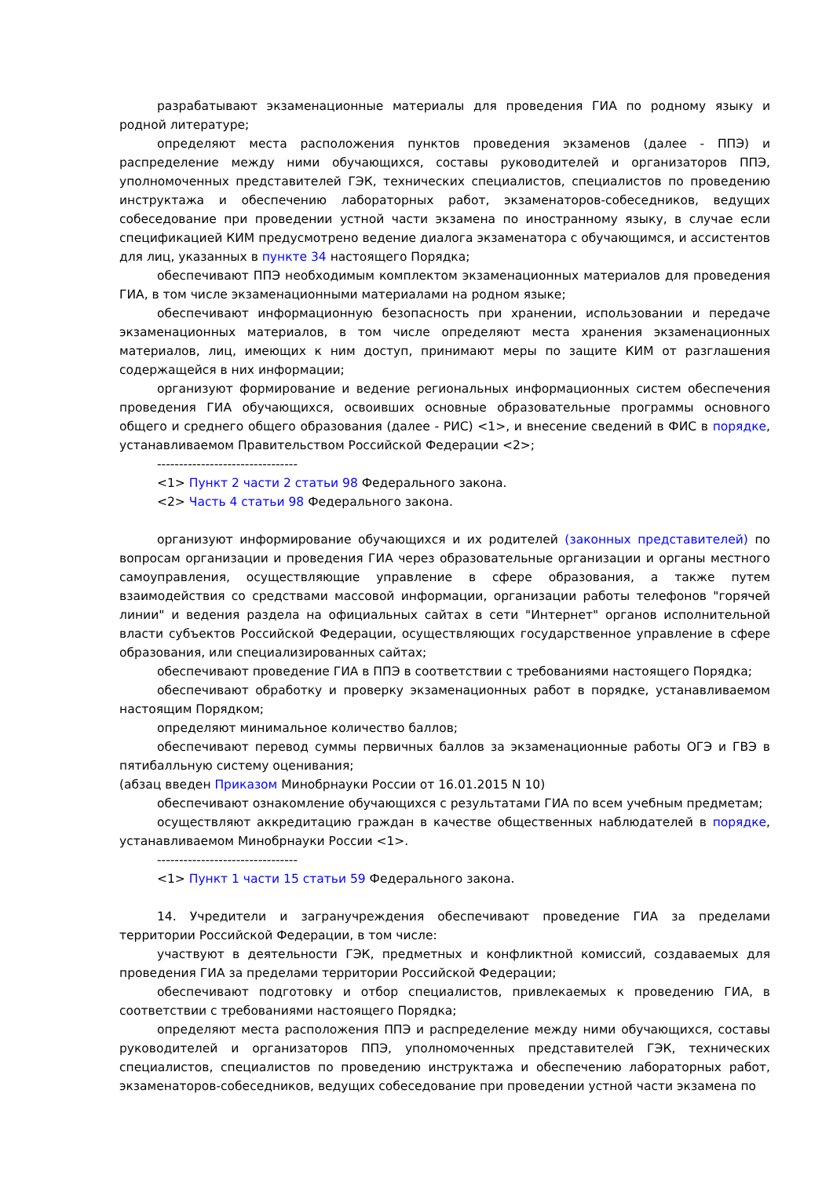разрабатывают экзаменационные материалы для проведения ГИА по родному языку и родной литературе;
определяют места расположения пунктов проведения экзаменов (далее - ППЭ) и распределение между ними обучающихся, составы руководителей и организаторов ППЭ, уполномоченных представителей ГЭК, технических специалистов, специалистов по проведению инструктажа и обеспечению лабораторных работ, экзаменаторов-собеседников, ведущих собеседование при проведении устной части экзамена по иностранному языку, в случае если спецификацией КИМ предусмотрено ведение диалога экзаменатора с обучающимся, и ассистентов для лиц, указанных в пункте 34 настоящего Порядка;
обеспечивают ППЭ необходимым комплектом экзаменационных материалов для проведения ГИА, в том числе экзаменационными материалами на родном языке;
обеспечивают информационную безопасность при хранении, использовании и передаче экзаменационных материалов, в том числе определяют места хранения экзаменационных материалов, лиц, имеющих к ним доступ, принимают меры по защите КИМ от разглашения содержащейся в них информации;
организуют формирование и ведение региональных информационных систем обеспечения проведения ГИА обучающихся, освоивших основные образовательные программы основного общего и среднего общего образования (далее - РИС) <1>, и внесение сведений в ФИС в порядке, устанавливаемом Правительством Российской Федерации <2>;
--------------------------------
<1> Пункт 2 части 2 статьи 98 Федерального закона.
<2> Часть 4 статьи 98 Федерального закона.
организуют информирование обучающихся и их родителей (законных представителей) по вопросам организации и проведения ГИА через образовательные организации и органы местного самоуправления, осуществляющие управление в сфере образования, а также путем взаимодействия со средствами массовой информации, организации работы телефонов "горячей линии" и ведения раздела на официальных сайтах в сети "Интернет" органов исполнительной власти субъектов Российской Федерации, осуществляющих государственное управление в сфере образования, или специализированных сайтах;
обеспечивают проведение ГИА в ППЭ в соответствии с требованиями настоящего Порядка;
обеспечивают обработку и проверку экзаменационных работ в порядке, устанавливаемом настоящим Порядком;
определяют минимальное количество баллов;
обеспечивают перевод суммы первичных баллов за экзаменационные работы ОГЭ и ГВЭ в пятибалльную систему оценивания;
(абзац введен Приказом Минобрнауки России от 16.01.2015 N 10)
обеспечивают ознакомление обучающихся с результатами ГИА по всем учебным предметам;
осуществляют аккредитацию граждан в качестве общественных наблюдателей в порядке, устанавливаемом Минобрнауки России <1>.
--------------------------------
<1> Пункт 1 части 15 статьи 59 Федерального закона.
14. Учредители и загранучреждения обеспечивают проведение ГИА за пределами территории Российской Федерации, в том числе:
участвуют в деятельности ГЭК, предметных и конфликтной комиссий, создаваемых для проведения ГИА за пределами территории Российской Федерации;
обеспечивают подготовку и отбор специалистов, привлекаемых к проведению ГИА, в соответствии с требованиями настоящего Порядка;
определяют места расположения ППЭ и распределение между ними обучающихся, составы руководителей и организаторов ППЭ, уполномоченных представителей ГЭК, технических специалистов, специалистов по проведению инструктажа и обеспечению лабораторных работ, экзаменаторов-собеседников, ведущих собеседование при проведении устной части экзамена по